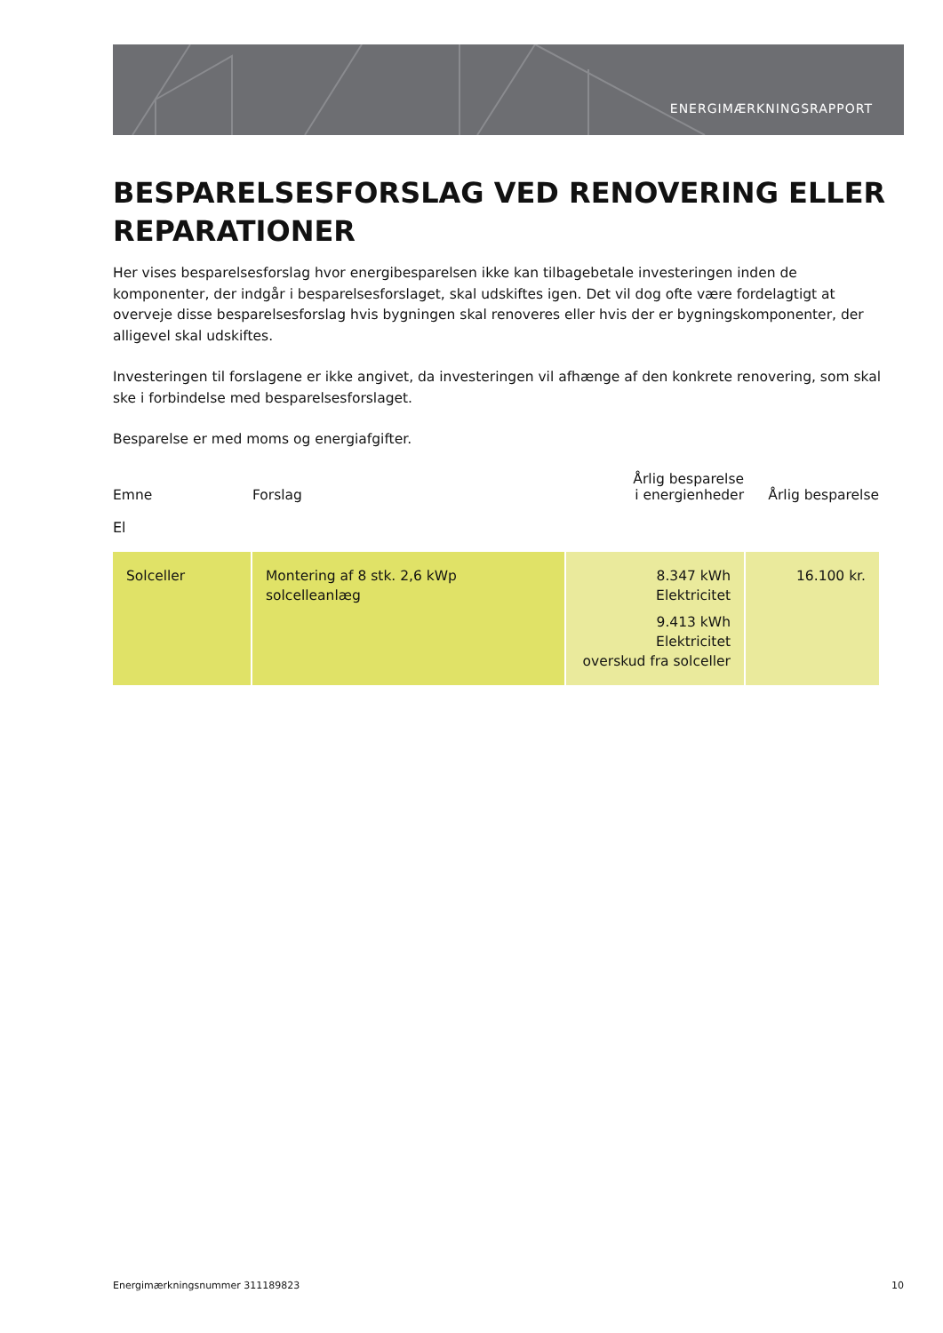ENERGIMÆRKNINGSRAPPORT
BESPARELSESFORSLAG VED RENOVERING ELLER REPARATIONER
Her vises besparelsesforslag hvor energibesparelsen ikke kan tilbagebetale investeringen inden de komponenter, der indgår i besparelsesforslaget, skal udskiftes igen. Det vil dog ofte være fordelagtigt at overveje disse besparelsesforslag hvis bygningen skal renoveres eller hvis der er bygningskomponenter, der alligevel skal udskiftes.
Investeringen til forslagene er ikke angivet, da investeringen vil afhænge af den konkrete renovering, som skal ske i forbindelse med besparelsesforslaget.
Besparelse er med moms og energiafgifter.
| Emne | Forslag | Årlig besparelse i energienheder | Årlig besparelse |
| --- | --- | --- | --- |
| El | | | |
| Solceller | Montering af 8 stk. 2,6 kWp solcelleanlæg | 8.347 kWh Elektricitet 9.413 kWh Elektricitet overskud fra solceller | 16.100 kr. |
Energimærkningsnummer 311189823 10